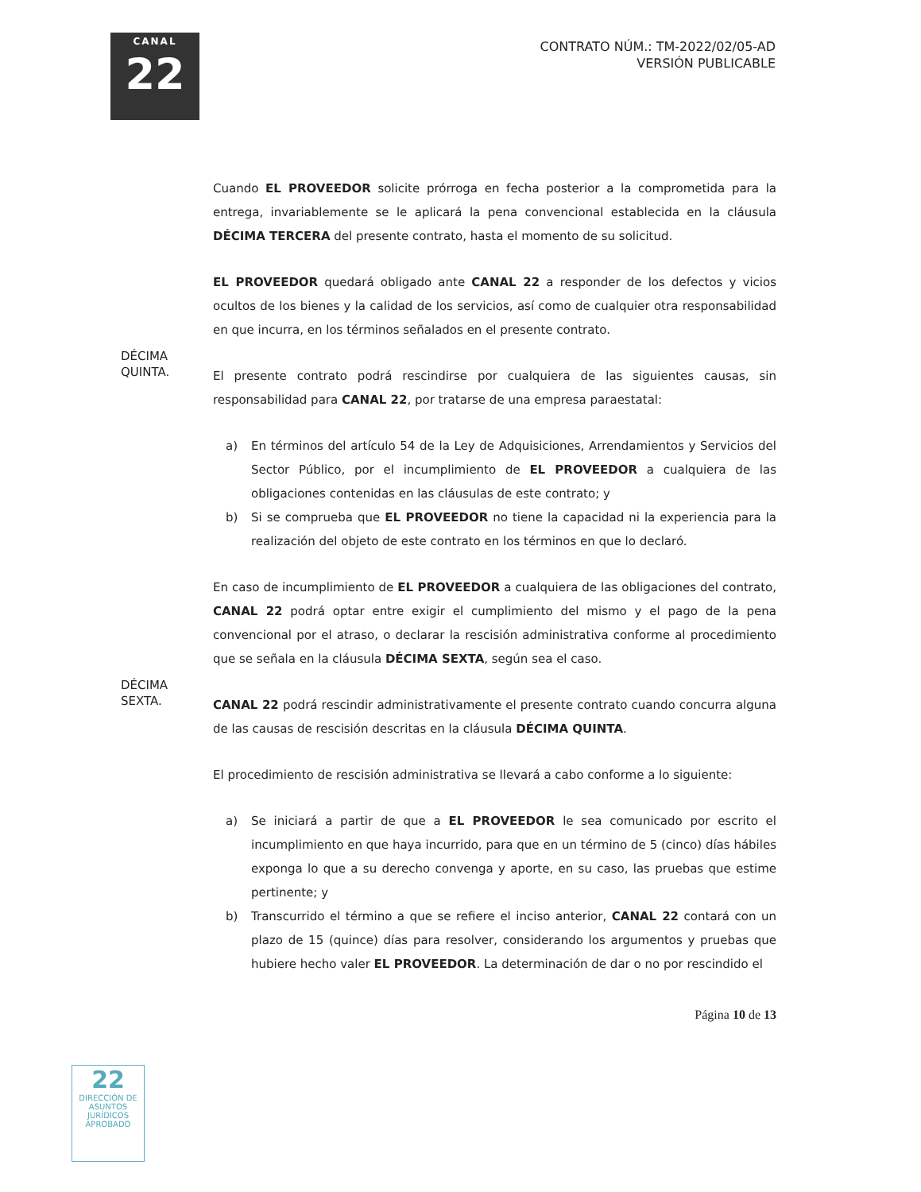CANAL
22
CONTRATO NÚM.: TM-2022/02/05-AD
VERSIÓN PUBLICABLE
Cuando EL PROVEEDOR solicite prórroga en fecha posterior a la comprometida para la entrega, invariablemente se le aplicará la pena convencional establecida en la cláusula DÉCIMA TERCERA del presente contrato, hasta el momento de su solicitud.
EL PROVEEDOR quedará obligado ante CANAL 22 a responder de los defectos y vicios ocultos de los bienes y la calidad de los servicios, así como de cualquier otra responsabilidad en que incurra, en los términos señalados en el presente contrato.
DÉCIMA
QUINTA.
El presente contrato podrá rescindirse por cualquiera de las siguientes causas, sin responsabilidad para CANAL 22, por tratarse de una empresa paraestatal:
a) En términos del artículo 54 de la Ley de Adquisiciones, Arrendamientos y Servicios del Sector Público, por el incumplimiento de EL PROVEEDOR a cualquiera de las obligaciones contenidas en las cláusulas de este contrato; y
b) Si se comprueba que EL PROVEEDOR no tiene la capacidad ni la experiencia para la realización del objeto de este contrato en los términos en que lo declaró.
En caso de incumplimiento de EL PROVEEDOR a cualquiera de las obligaciones del contrato, CANAL 22 podrá optar entre exigir el cumplimiento del mismo y el pago de la pena convencional por el atraso, o declarar la rescisión administrativa conforme al procedimiento que se señala en la cláusula DÉCIMA SEXTA, según sea el caso.
DÉCIMA
SEXTA.
CANAL 22 podrá rescindir administrativamente el presente contrato cuando concurra alguna de las causas de rescisión descritas en la cláusula DÉCIMA QUINTA.
El procedimiento de rescisión administrativa se llevará a cabo conforme a lo siguiente:
a) Se iniciará a partir de que a EL PROVEEDOR le sea comunicado por escrito el incumplimiento en que haya incurrido, para que en un término de 5 (cinco) días hábiles exponga lo que a su derecho convenga y aporte, en su caso, las pruebas que estime pertinente; y
b) Transcurrido el término a que se refiere el inciso anterior, CANAL 22 contará con un plazo de 15 (quince) días para resolver, considerando los argumentos y pruebas que hubiere hecho valer EL PROVEEDOR. La determinación de dar o no por rescindido el
Página 10 de 13
22
DIRECCIÓN DE ASUNTOS JURÍDICOS
APROBADO